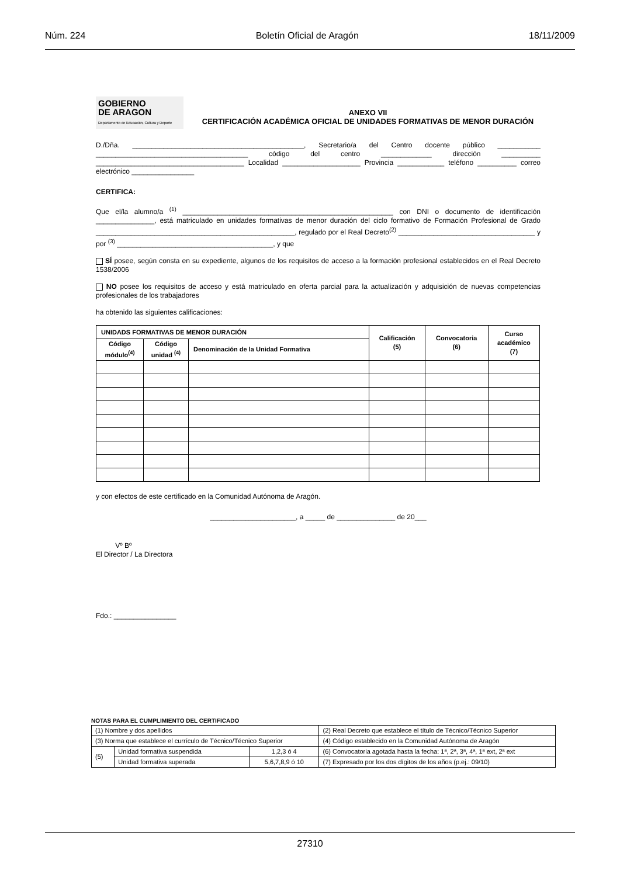Núm. 224 Boletín Oficial de Aragón 18/11/2009
GOBIERNO
DE ARAGON
Departamento de Educación, Cultura y Deporte
ANEXO VII
CERTIFICACIÓN ACADÉMICA OFICIAL DE UNIDADES FORMATIVAS DE MENOR DURACIÓN
D./Dña. ____________________________________________, Secretario/a del Centro docente público ___________ _______________________________________ código del centro _____________ dirección __________ ______________________________________ Localidad ____________________ Provincia ____________ teléfono __________ correo electrónico ________________
CERTIFICA:
Que el/la alumno/a <sup>(1)</sup> ______________________________________________________ con DNI o documento de identificación _______________, está matriculado en unidades formativas de menor duración del ciclo formativo de Formación Profesional de Grado ___________________________________________________, regulado por el Real Decreto<sup>(2)</sup> ___________________________________ y por <sup>(3)</sup> ________________________________________, y que
SÍ posee, según consta en su expediente, algunos de los requisitos de acceso a la formación profesional establecidos en el Real Decreto 1538/2006
NO posee los requisitos de acceso y está matriculado en oferta parcial para la actualización y adquisición de nuevas competencias profesionales de los trabajadores
ha obtenido las siguientes calificaciones:
| UNIDADS FORMATIVAS DE MENOR DURACIÓN | | | Calificación (5) | Convocatoria (6) | Curso académico (7) |
| --- | --- | --- | --- | --- | --- |
| Código módulo<sup>(4)</sup> | Código unidad <sup>(4)</sup> | Denominación de la Unidad Formativa | | | |
y con efectos de este certificado en la Comunidad Autónoma de Aragón.
______________________, a _____ de _______________ de 20___
Vº Bº
El Director / La Directora
Fdo.: ________________
NOTAS PARA EL CUMPLIMIENTO DEL CERTIFICADO
| (1) Nombre y dos apellidos | | | (2) Real Decreto que establece el título de Técnico/Técnico Superior |
| (3) Norma que establece el currículo de Técnico/Técnico Superior | | | (4) Código establecido en la Comunidad Autónoma de Aragón |
| (5) | Unidad formativa suspendida | 1,2,3 ó 4 | (6) Convocatoria agotada hasta la fecha: 1ª, 2ª, 3ª, 4ª, 1ª ext, 2ª ext |
| | Unidad formativa superada | 5,6,7,8,9 ó 10 | (7) Expresado por los dos dígitos de los años (p.ej.: 09/10) |
27310